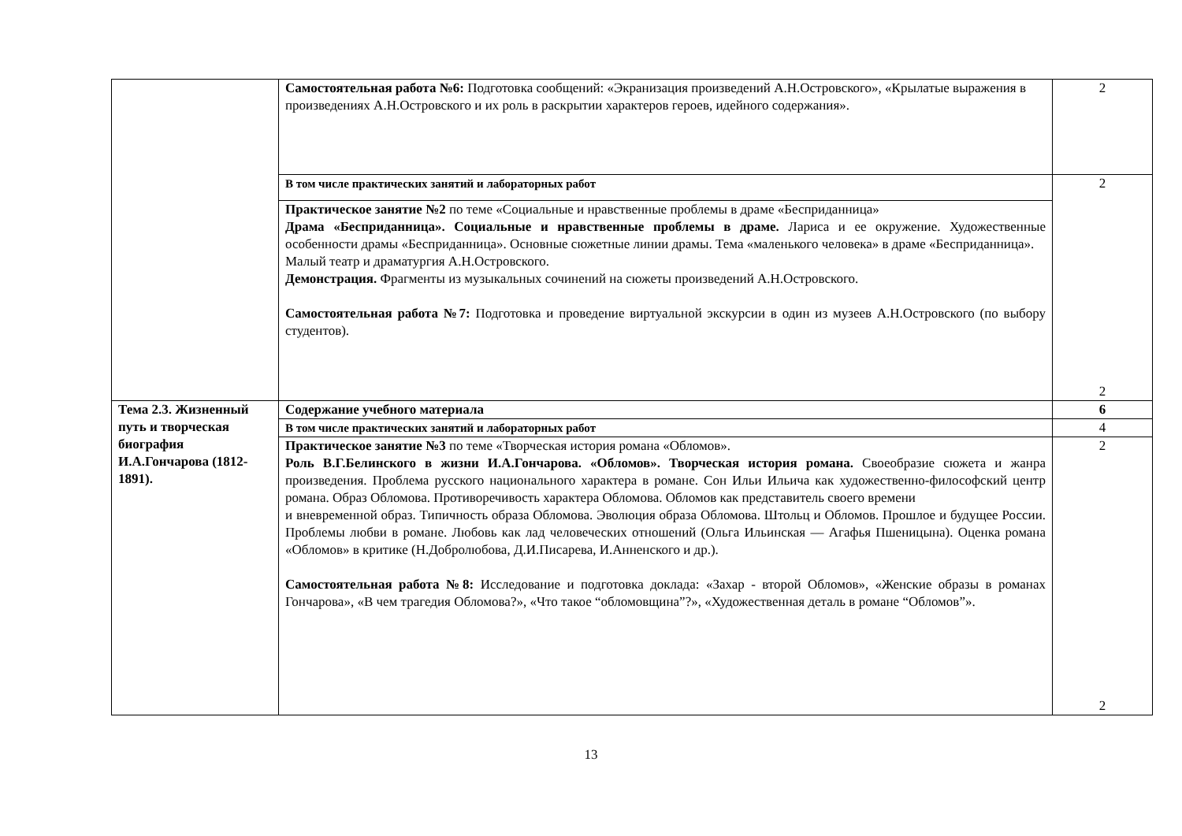| | Самостоятельная работа №6: Подготовка сообщений: «Экранизация произведений А.Н.Островского», «Крылатые выражения в произведениях А.Н.Островского и их роль в раскрытии характеров героев, идейного содержания». | 2 |
| | В том числе практических занятий и лабораторных работ | 2 2 |
| | Практическое занятие №2 по теме «Социальные и нравственные проблемы в драме «Бесприданница» Драма «Бесприданница». Социальные и нравственные проблемы в драме. Лариса и ее окружение. Художественные особенности драмы «Бесприданница». Основные сюжетные линии драмы. Тема «маленького человека» в драме «Бесприданница». Малый театр и драматургия А.Н.Островского. Демонстрация. Фрагменты из музыкальных сочинений на сюжеты произведений А.Н.Островского. Самостоятельная работа №7: Подготовка и проведение виртуальной экскурсии в один из музеев А.Н.Островского (по выбору студентов). | |
| Тема 2.3. Жизненный путь и творческая биография И.А.Гончарова (1812-1891). | Содержание учебного материала | 6 |
| | В том числе практических занятий и лабораторных работ | 4 |
| | Практическое занятие №3 по теме «Творческая история романа «Обломов». Роль В.Г.Белинского в жизни И.А.Гончарова. «Обломов». Творческая история романа. Своеобразие сюжета и жанра произведения. Проблема русского национального характера в романе. Сон Ильи Ильича как художественно-философский центр романа. Образ Обломова. Противоречивость характера Обломова. Обломов как представитель своего времени и вневременной образ. Типичность образа Обломова. Эволюция образа Обломова. Штольц и Обломов. Прошлое и будущее России. Проблемы любви в романе. Любовь как лад человеческих отношений (Ольга Ильинская — Агафья Пшеницына). Оценка романа «Обломов» в критике (Н.Добролюбова, Д.И.Писарева, И.Анненского и др.). Самостоятельная работа №8: Исследование и подготовка доклада: «Захар - второй Обломов», «Женские образы в романах Гончарова», «В чем трагедия Обломова?», «Что такое “обломовщина”?», «Художественная деталь в романе “Обломов”». | 2 2 |
13